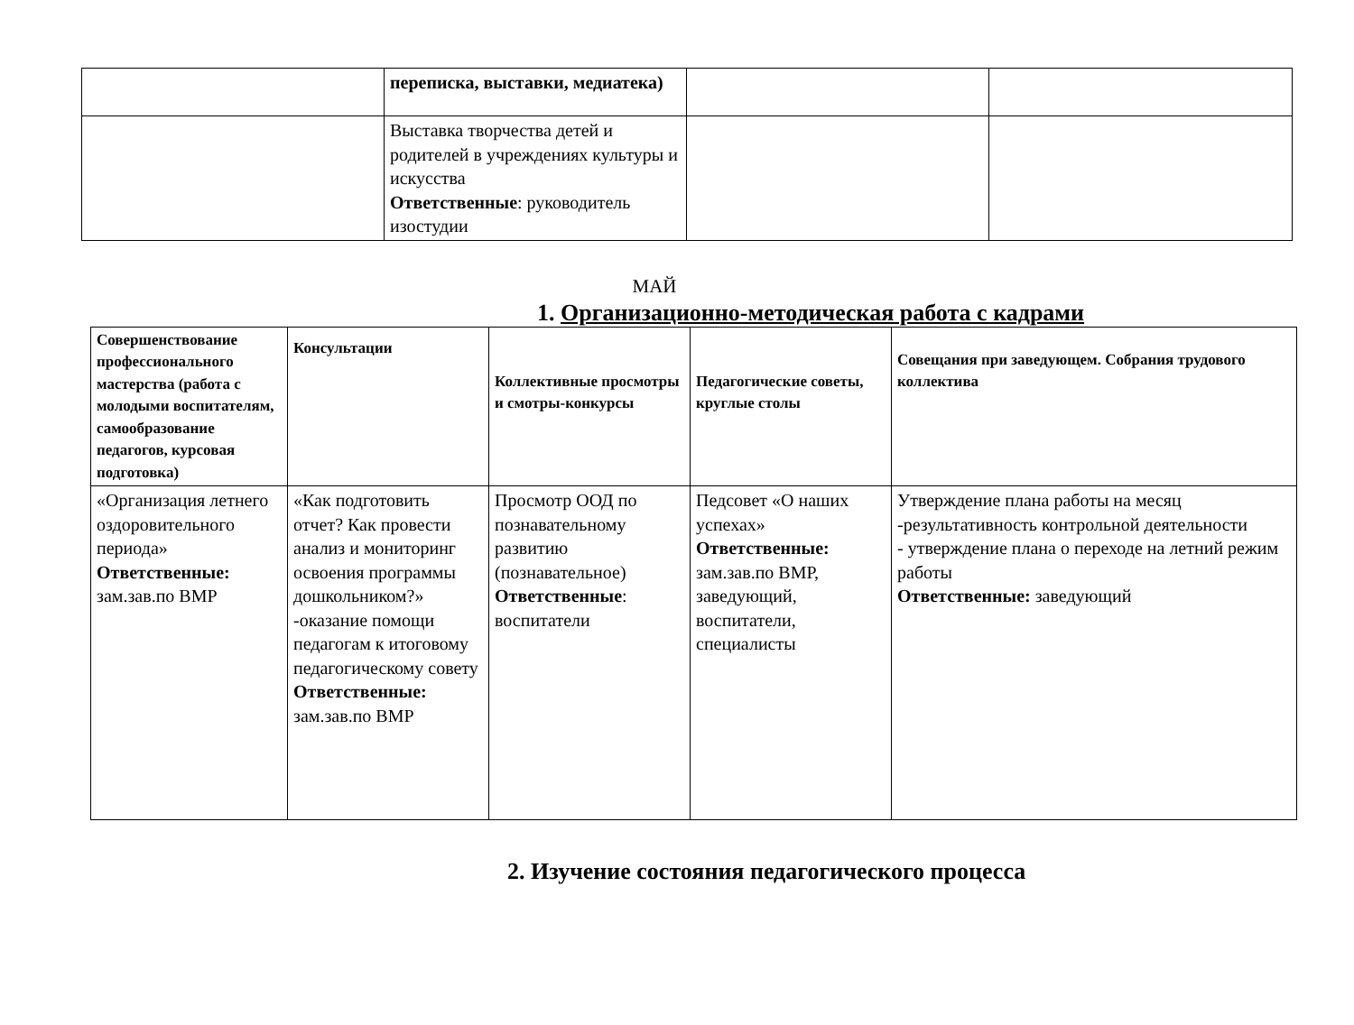| | переписка, выставки, медиатека) | | |
| | Выставка творчества детей и родителей в учреждениях культуры и искусства Ответственные : руководитель изостудии | | |
МАЙ
1. Организационно-методическая работа с кадрами
| Совершенствование профессионального мастерства (работа с молодыми воспитателям, самообразование педагогов, курсовая подготовка) | Консультации | Коллективные просмотры и смотры-конкурсы | Педагогические советы, круглые столы | Совещания при заведующем. Собрания трудового коллектива |
| --- | --- | --- | --- | --- |
| «Организация летнего оздоровительного периода» Ответственные: зам.зав.по ВМР | «Как подготовить отчет? Как провести анализ и мониторинг освоения программы дошкольником?» -оказание помощи педагогам к итоговому педагогическому совету Ответственные: зам.зав.по ВМР | Просмотр ООД по познавательному развитию (познавательное) Ответственные : воспитатели | Педсовет «О наших успехах» Ответственные: зам.зав.по ВМР, заведующий, воспитатели, специалисты | Утверждение плана работы на месяц -результативность контрольной деятельности - утверждение плана о переходе на летний режим работы Ответственные: заведующий |
2. Изучение состояния педагогического процесса